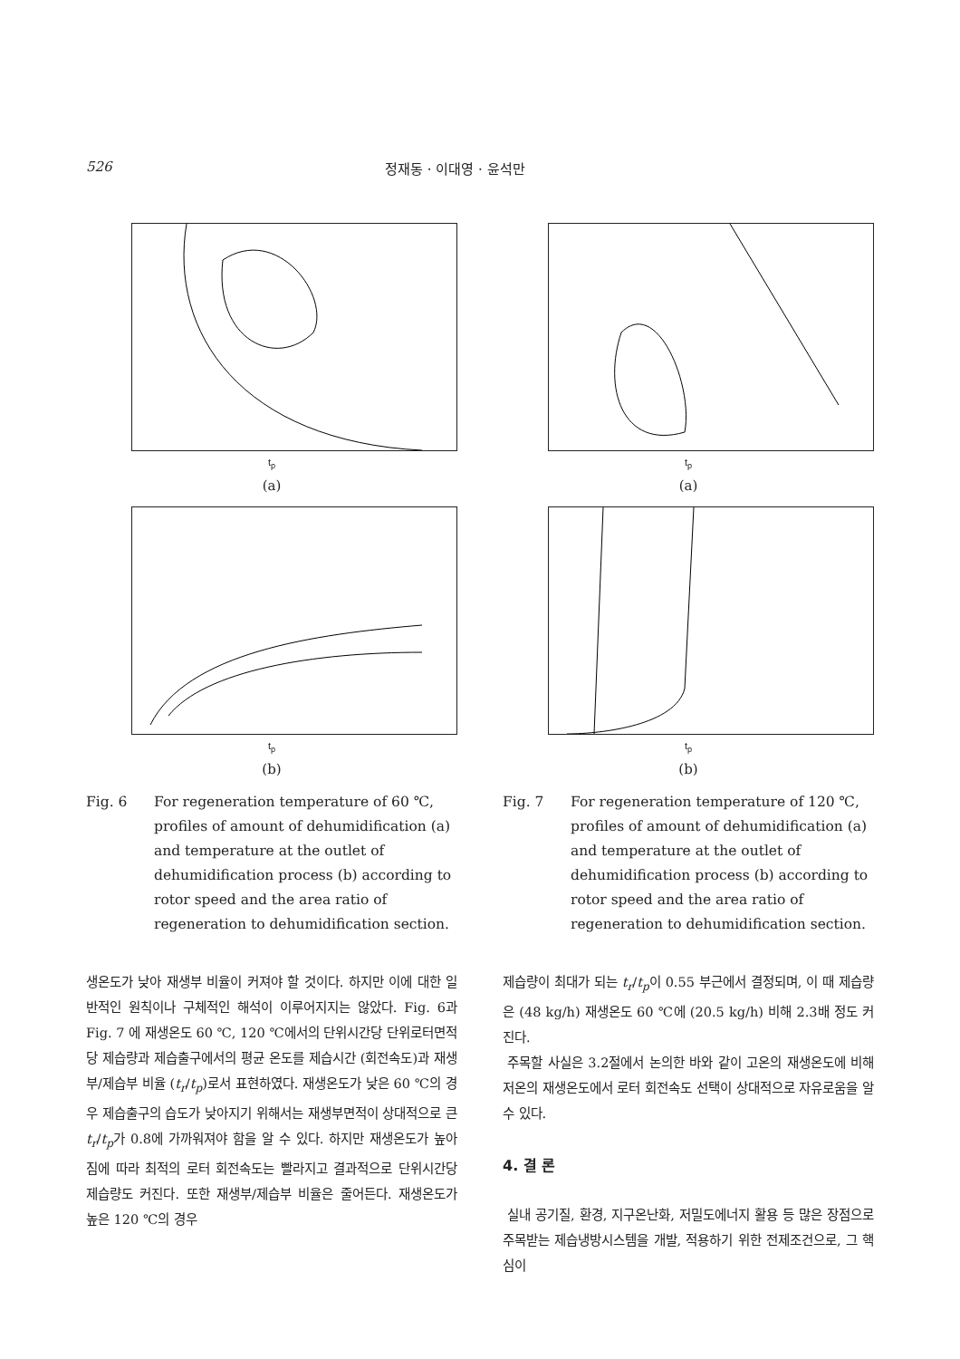526 정재동 · 이대영 · 윤석만
t<sub>p</sub>
(a)
t<sub>p</sub>
(b)
Fig. 6 For regeneration temperature of 60 ℃, profiles of amount of dehumidification (a) and temperature at the outlet of dehumidification process (b) according to rotor speed and the area ratio of regeneration to dehumidification section.
생온도가 낮아 재생부 비율이 커져야 할 것이다. 하지만 이에 대한 일반적인 원칙이나 구체적인 해석이 이루어지지는 않았다. Fig. 6과 Fig. 7 에 재생온도 60 ℃, 120 ℃에서의 단위시간당 단위로터면적당 제습량과 제습출구에서의 평균 온도를 제습시간 (회전속도)과 재생부/제습부 비율 (t<sub>r</sub>/t<sub>p</sub>)로서 표현하였다. 재생온도가 낮은 60 ℃의 경우 제습출구의 습도가 낮아지기 위해서는 재생부면적이 상대적으로 큰 t<sub>r</sub>/t<sub>p</sub>가 0.8에 가까워져야 함을 알 수 있다. 하지만 재생온도가 높아짐에 따라 최적의 로터 회전속도는 빨라지고 결과적으로 단위시간당 제습량도 커진다. 또한 재생부/제습부 비율은 줄어든다. 재생온도가 높은 120 ℃의 경우
t<sub>p</sub>
(a)
t<sub>p</sub>
(b)
Fig. 7 For regeneration temperature of 120 ℃, profiles of amount of dehumidification (a) and temperature at the outlet of dehumidification process (b) according to rotor speed and the area ratio of regeneration to dehumidification section.
제습량이 최대가 되는 t<sub>r</sub>/t<sub>p</sub>이 0.55 부근에서 결정되며, 이 때 제습량은 (48 kg/h) 재생온도 60 ℃에 (20.5 kg/h) 비해 2.3배 정도 커진다.
주목할 사실은 3.2절에서 논의한 바와 같이 고온의 재생온도에 비해 저온의 재생온도에서 로터 회전속도 선택이 상대적으로 자유로움을 알 수 있다.
4. 결 론
실내 공기질, 환경, 지구온난화, 저밀도에너지 활용 등 많은 장점으로 주목받는 제습냉방시스템을 개발, 적용하기 위한 전제조건으로, 그 핵심이